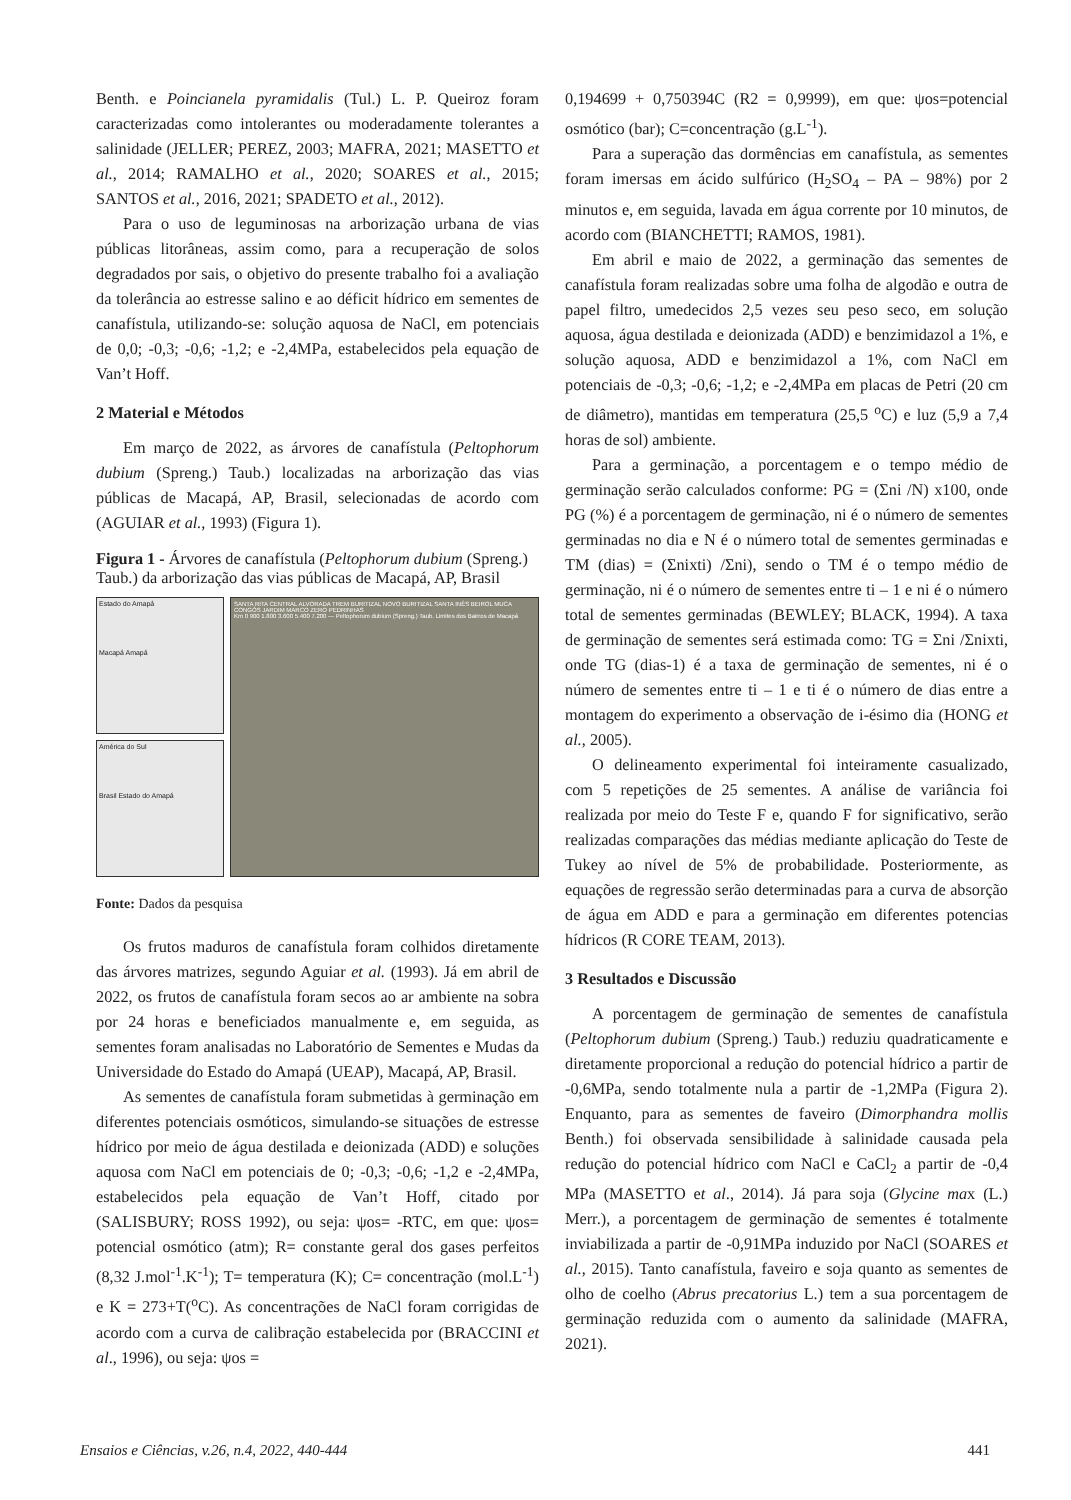Benth. e Poincianela pyramidalis (Tul.) L. P. Queiroz foram caracterizadas como intolerantes ou moderadamente tolerantes a salinidade (JELLER; PEREZ, 2003; MAFRA, 2021; MASETTO et al., 2014; RAMALHO et al., 2020; SOARES et al., 2015; SANTOS et al., 2016, 2021; SPADETO et al., 2012).
Para o uso de leguminosas na arborização urbana de vias públicas litorâneas, assim como, para a recuperação de solos degradados por sais, o objetivo do presente trabalho foi a avaliação da tolerância ao estresse salino e ao déficit hídrico em sementes de canafístula, utilizando-se: solução aquosa de NaCl, em potenciais de 0,0; -0,3; -0,6; -1,2; e -2,4MPa, estabelecidos pela equação de Van’t Hoff.
2 Material e Métodos
Em março de 2022, as árvores de canafístula (Peltophorum dubium (Spreng.) Taub.) localizadas na arborização das vias públicas de Macapá, AP, Brasil, selecionadas de acordo com (AGUIAR et al., 1993) (Figura 1).
Figura 1 - Árvores de canafístula (Peltophorum dubium (Spreng.) Taub.) da arborização das vias públicas de Macapá, AP, Brasil
Estado do Amapá
Macapá Amapá
América do Sul
Brasil Estado do Amapá
SANTA RITA CENTRAL ALVORADA TREM BURITIZAL NOVO BURITIZAL SANTA INÊS BEIROL MUCA CONGÓS JARDIM MARCO ZERO PEDRINHAS
Km 0 900 1.800 3.600 5.400 7.200 — Peltophorum dubium (Spreng.) Taub. Limites dos Bairros de Macapá
Fonte: Dados da pesquisa
Os frutos maduros de canafístula foram colhidos diretamente das árvores matrizes, segundo Aguiar et al. (1993). Já em abril de 2022, os frutos de canafístula foram secos ao ar ambiente na sobra por 24 horas e beneficiados manualmente e, em seguida, as sementes foram analisadas no Laboratório de Sementes e Mudas da Universidade do Estado do Amapá (UEAP), Macapá, AP, Brasil.
As sementes de canafístula foram submetidas à germinação em diferentes potenciais osmóticos, simulando-se situações de estresse hídrico por meio de água destilada e deionizada (ADD) e soluções aquosa com NaCl em potenciais de 0; -0,3; -0,6; -1,2 e -2,4MPa, estabelecidos pela equação de Van’t Hoff, citado por (SALISBURY; ROSS 1992), ou seja: ψos= -RTC, em que: ψos= potencial osmótico (atm); R= constante geral dos gases perfeitos (8,32 J.mol<sup>-1</sup>.K<sup>-1</sup>); T= temperatura (K); C= concentração (mol.L<sup>-1</sup>) e K = 273+T(<sup>o</sup>C). As concentrações de NaCl foram corrigidas de acordo com a curva de calibração estabelecida por (BRACCINI et al., 1996), ou seja: ψos =
0,194699 + 0,750394C (R2 = 0,9999), em que: ψos=potencial osmótico (bar); C=concentração (g.L<sup>-1</sup>).
Para a superação das dormências em canafístula, as sementes foram imersas em ácido sulfúrico (H<sub>2</sub>SO<sub>4</sub> – PA – 98%) por 2 minutos e, em seguida, lavada em água corrente por 10 minutos, de acordo com (BIANCHETTI; RAMOS, 1981).
Em abril e maio de 2022, a germinação das sementes de canafístula foram realizadas sobre uma folha de algodão e outra de papel filtro, umedecidos 2,5 vezes seu peso seco, em solução aquosa, água destilada e deionizada (ADD) e benzimidazol a 1%, e solução aquosa, ADD e benzimidazol a 1%, com NaCl em potenciais de -0,3; -0,6; -1,2; e -2,4MPa em placas de Petri (20 cm de diâmetro), mantidas em temperatura (25,5 <sup>o</sup>C) e luz (5,9 a 7,4 horas de sol) ambiente.
Para a germinação, a porcentagem e o tempo médio de germinação serão calculados conforme: PG = (Σni /N) x100, onde PG (%) é a porcentagem de germinação, ni é o número de sementes germinadas no dia e N é o número total de sementes germinadas e TM (dias) = (Σnixti) /Σni), sendo o TM é o tempo médio de germinação, ni é o número de sementes entre ti – 1 e ni é o número total de sementes germinadas (BEWLEY; BLACK, 1994). A taxa de germinação de sementes será estimada como: TG = Σni /Σnixti, onde TG (dias-1) é a taxa de germinação de sementes, ni é o número de sementes entre ti – 1 e ti é o número de dias entre a montagem do experimento a observação de i-ésimo dia (HONG et al., 2005).
O delineamento experimental foi inteiramente casualizado, com 5 repetições de 25 sementes. A análise de variância foi realizada por meio do Teste F e, quando F for significativo, serão realizadas comparações das médias mediante aplicação do Teste de Tukey ao nível de 5% de probabilidade. Posteriormente, as equações de regressão serão determinadas para a curva de absorção de água em ADD e para a germinação em diferentes potencias hídricos (R CORE TEAM, 2013).
3 Resultados e Discussão
A porcentagem de germinação de sementes de canafístula (Peltophorum dubium (Spreng.) Taub.) reduziu quadraticamente e diretamente proporcional a redução do potencial hídrico a partir de -0,6MPa, sendo totalmente nula a partir de -1,2MPa (Figura 2). Enquanto, para as sementes de faveiro (Dimorphandra mollis Benth.) foi observada sensibilidade à salinidade causada pela redução do potencial hídrico com NaCl e CaCl<sub>2</sub> a partir de -0,4 MPa (MASETTO et al., 2014). Já para soja (Glycine max (L.) Merr.), a porcentagem de germinação de sementes é totalmente inviabilizada a partir de -0,91MPa induzido por NaCl (SOARES et al., 2015). Tanto canafístula, faveiro e soja quanto as sementes de olho de coelho (Abrus precatorius L.) tem a sua porcentagem de germinação reduzida com o aumento da salinidade (MAFRA, 2021).
Ensaios e Ciências, v.26, n.4, 2022, 440-444 441